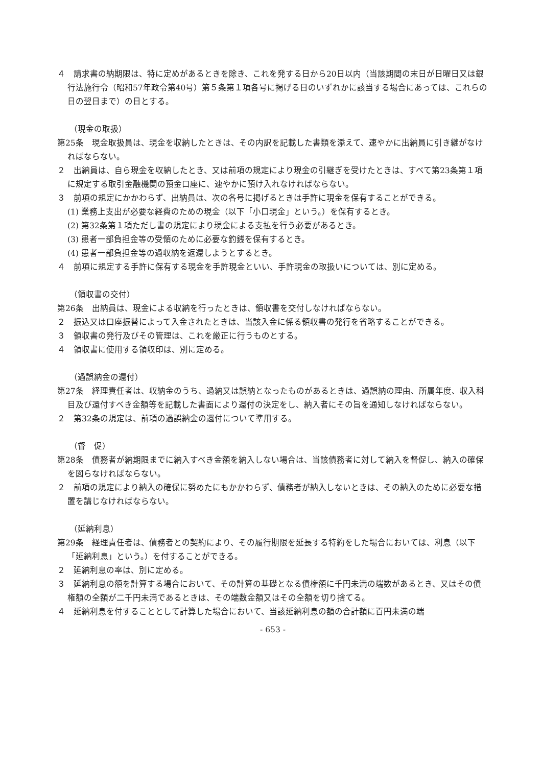４　請求書の納期限は、特に定めがあるときを除き、これを発する日から20日以内（当該期間の末日が日曜日又は銀行法施行令（昭和57年政令第40号）第５条第１項各号に掲げる日のいずれかに該当する場合にあっては、これらの日の翌日まで）の日とする。
（現金の取扱）
第25条　現金取扱員は、現金を収納したときは、その内訳を記載した書類を添えて、速やかに出納員に引き継がなければならない。
２　出納員は、自ら現金を収納したとき、又は前項の規定により現金の引継ぎを受けたときは、すべて第23条第１項に規定する取引金融機関の預金口座に、速やかに預け入れなければならない。
３　前項の規定にかかわらず、出納員は、次の各号に掲げるときは手許に現金を保有することができる。
(1) 業務上支出が必要な経費のための現金（以下「小口現金」という。）を保有するとき。
(2) 第32条第１項ただし書の規定により現金による支払を行う必要があるとき。
(3) 患者一部負担金等の受領のために必要な釣銭を保有するとき。
(4) 患者一部負担金等の過収納を返還しようとするとき。
４　前項に規定する手許に保有する現金を手許現金といい、手許現金の取扱いについては、別に定める。
（領収書の交付）
第26条　出納員は、現金による収納を行ったときは、領収書を交付しなければならない。
２　振込又は口座振替によって入金されたときは、当該入金に係る領収書の発行を省略することができる。
３　領収書の発行及びその管理は、これを厳正に行うものとする。
４　領収書に使用する領収印は、別に定める。
（過誤納金の還付）
第27条　経理責任者は、収納金のうち、過納又は誤納となったものがあるときは、過誤納の理由、所属年度、収入科目及び還付すべき金額等を記載した書面により還付の決定をし、納入者にその旨を通知しなければならない。
２　第32条の規定は、前項の過誤納金の還付について準用する。
（督　促）
第28条　債務者が納期限までに納入すべき金額を納入しない場合は、当該債務者に対して納入を督促し、納入の確保を図らなければならない。
２　前項の規定により納入の確保に努めたにもかかわらず、債務者が納入しないときは、その納入のために必要な措置を講じなければならない。
（延納利息）
第29条　経理責任者は、債務者との契約により、その履行期限を延長する特約をした場合においては、利息（以下「延納利息」という。）を付することができる。
２　延納利息の率は、別に定める。
３　延納利息の額を計算する場合において、その計算の基礎となる債権額に千円未満の端数があるとき、又はその債権額の全額が二千円未満であるときは、その端数金額又はその全額を切り捨てる。
４　延納利息を付することとして計算した場合において、当該延納利息の額の合計額に百円未満の端
- 653 -